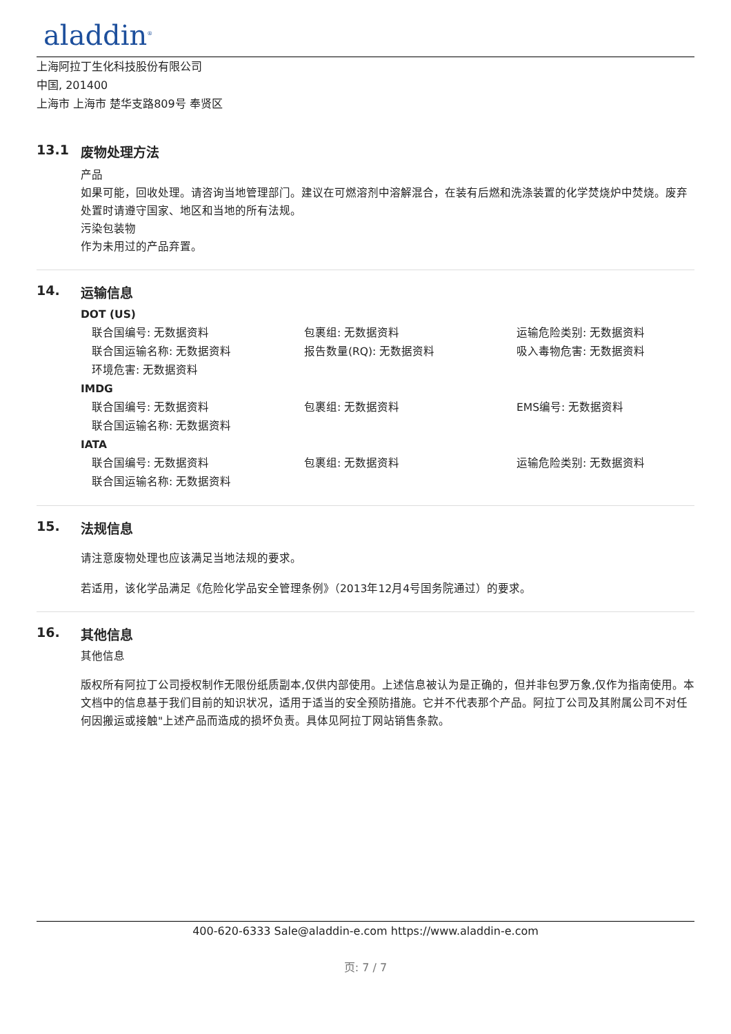aladdin<sup>®</sup>
上海阿拉丁生化科技股份有限公司
中国, 201400
上海市 上海市 楚华支路809号 奉贤区
13.1 废物处理方法
产品
如果可能，回收处理。请咨询当地管理部门。建议在可燃溶剂中溶解混合，在装有后燃和洗涤装置的化学焚烧炉中焚烧。废弃处置时请遵守国家、地区和当地的所有法规。
污染包装物
作为未用过的产品弃置。
14. 运输信息
DOT (US)
联合国编号: 无数据资料
包裹组: 无数据资料
运输危险类别: 无数据资料
联合国运输名称: 无数据资料
报告数量(RQ): 无数据资料
吸入毒物危害: 无数据资料
环境危害: 无数据资料
IMDG
联合国编号: 无数据资料
包裹组: 无数据资料
EMS编号: 无数据资料
联合国运输名称: 无数据资料
IATA
联合国编号: 无数据资料
包裹组: 无数据资料
运输危险类别: 无数据资料
联合国运输名称: 无数据资料
15. 法规信息
请注意废物处理也应该满足当地法规的要求。
若适用，该化学品满足《危险化学品安全管理条例》（2013年12月4号国务院通过）的要求。
16. 其他信息
其他信息
版权所有阿拉丁公司授权制作无限份纸质副本,仅供内部使用。上述信息被认为是正确的，但并非包罗万象,仅作为指南使用。本文档中的信息基于我们目前的知识状况，适用于适当的安全预防措施。它并不代表那个产品。阿拉丁公司及其附属公司不对任何因搬运或接触"上述产品而造成的损坏负责。具体见阿拉丁网站销售条款。
400-620-6333 Sale@aladdin-e.com https://www.aladdin-e.com
页: 7 / 7